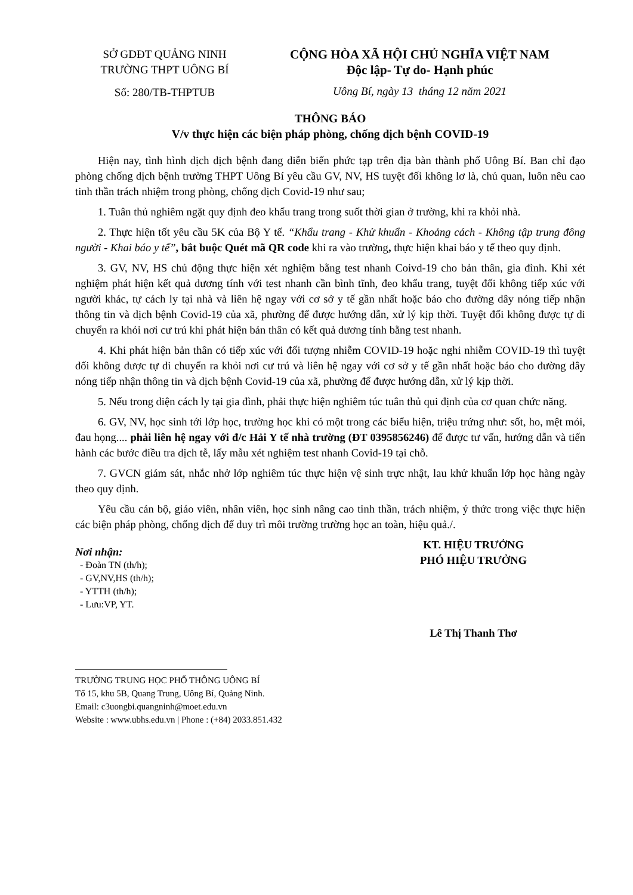SỞ GDĐT QUẢNG NINH
TRƯỜNG THPT UÔNG BÍ
Số: 280/TB-THPTUB
CỘNG HÒA XÃ HỘI CHỦ NGHĨA VIỆT NAM
Độc lập- Tự do- Hạnh phúc
Uông Bí, ngày 13 tháng 12 năm 2021
THÔNG BÁO
V/v thực hiện các biện pháp phòng, chống dịch bệnh COVID-19
Hiện nay, tình hình dịch dịch bệnh đang diễn biến phức tạp trên địa bàn thành phố Uông Bí. Ban chỉ đạo phòng chống dịch bệnh trường THPT Uông Bí yêu cầu GV, NV, HS tuyệt đối không lơ là, chủ quan, luôn nêu cao tinh thần trách nhiệm trong phòng, chống dịch Covid-19 như sau;
1. Tuân thủ nghiêm ngặt quy định đeo khẩu trang trong suốt thời gian ở trường, khi ra khỏi nhà.
2. Thực hiện tốt yêu cầu 5K của Bộ Y tế. “Khẩu trang - Khử khuẩn - Khoảng cách - Không tập trung đông người - Khai báo y tế”, bắt buộc Quét mã QR code khi ra vào trường, thực hiện khai báo y tế theo quy định.
3. GV, NV, HS chủ động thực hiện xét nghiệm bằng test nhanh Coivd-19 cho bản thân, gia đình. Khi xét nghiệm phát hiện kết quả dương tính với test nhanh cần bình tĩnh, đeo khẩu trang, tuyệt đối không tiếp xúc với người khác, tự cách ly tại nhà và liên hệ ngay với cơ sở y tế gần nhất hoặc báo cho đường dây nóng tiếp nhận thông tin và dịch bệnh Covid-19 của xã, phường để được hướng dẫn, xử lý kịp thời. Tuyệt đối không được tự di chuyển ra khỏi nơi cư trú khi phát hiện bản thân có kết quả dương tính bằng test nhanh.
4. Khi phát hiện bản thân có tiếp xúc với đối tượng nhiễm COVID-19 hoặc nghi nhiễm COVID-19 thì tuyệt đối không được tự di chuyển ra khỏi nơi cư trú và liên hệ ngay với cơ sở y tế gần nhất hoặc báo cho đường dây nóng tiếp nhận thông tin và dịch bệnh Covid-19 của xã, phường để được hướng dẫn, xử lý kịp thời.
5. Nếu trong diện cách ly tại gia đình, phải thực hiện nghiêm túc tuân thủ qui định của cơ quan chức năng.
6. GV, NV, học sinh tới lớp học, trường học khi có một trong các biểu hiện, triệu trứng như: sốt, ho, mệt mỏi, đau họng.... phải liên hệ ngay với đ/c Hải Y tế nhà trường (ĐT 0395856246) để được tư vấn, hướng dẫn và tiến hành các bước điều tra dịch tễ, lấy mẫu xét nghiệm test nhanh Covid-19 tại chỗ.
7. GVCN giám sát, nhắc nhở lớp nghiêm túc thực hiện vệ sinh trực nhật, lau khử khuẩn lớp học hàng ngày theo quy định.
Yêu cầu cán bộ, giáo viên, nhân viên, học sinh nâng cao tinh thần, trách nhiệm, ý thức trong việc thực hiện các biện pháp phòng, chống dịch để duy trì môi trường trường học an toàn, hiệu quả./.
Nơi nhận:
- Đoàn TN (th/h);
- GV,NV,HS (th/h);
- YTTH (th/h);
- Lưu:VP, YT.
KT. HIỆU TRƯỞNG
PHÓ HIỆU TRƯỞNG
Lê Thị Thanh Thơ
TRƯỜNG TRUNG HỌC PHỔ THÔNG UÔNG BÍ
Tổ 15, khu 5B, Quang Trung, Uông Bí, Quảng Ninh.
Email: c3uongbi.quangninh@moet.edu.vn
Website : www.ubhs.edu.vn | Phone : (+84) 2033.851.432